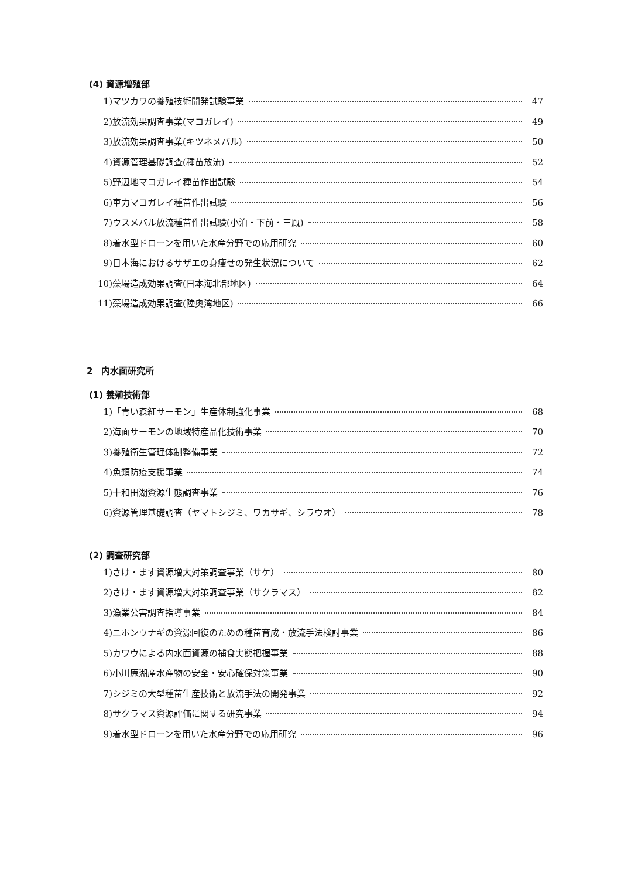(4) 資源増殖部
1) マツカワの養殖技術開発試験事業 47
2) 放流効果調査事業(マコガレイ) 49
3) 放流効果調査事業(キツネメバル) 50
4) 資源管理基礎調査(種苗放流) 52
5) 野辺地マコガレイ種苗作出試験 54
6) 車力マコガレイ種苗作出試験 56
7) ウスメバル放流種苗作出試験(小泊・下前・三厩) 58
8) 着水型ドローンを用いた水産分野での応用研究 60
9) 日本海におけるサザエの身痩せの発生状況について 62
10) 藻場造成効果調査(日本海北部地区) 64
11) 藻場造成効果調査(陸奥湾地区) 66
2　内水面研究所
(1) 養殖技術部
1) 「青い森紅サーモン」生産体制強化事業 68
2) 海面サーモンの地域特産品化技術事業 70
3) 養殖衛生管理体制整備事業 72
4) 魚類防疫支援事業 74
5) 十和田湖資源生態調査事業 76
6) 資源管理基礎調査（ヤマトシジミ、ワカサギ、シラウオ） 78
(2) 調査研究部
1) さけ・ます資源増大対策調査事業（サケ） 80
2) さけ・ます資源増大対策調査事業（サクラマス） 82
3) 漁業公害調査指導事業 84
4) ニホンウナギの資源回復のための種苗育成・放流手法検討事業 86
5) カワウによる内水面資源の捕食実態把握事業 88
6) 小川原湖産水産物の安全・安心確保対策事業 90
7) シジミの大型種苗生産技術と放流手法の開発事業 92
8) サクラマス資源評価に関する研究事業 94
9) 着水型ドローンを用いた水産分野での応用研究 96